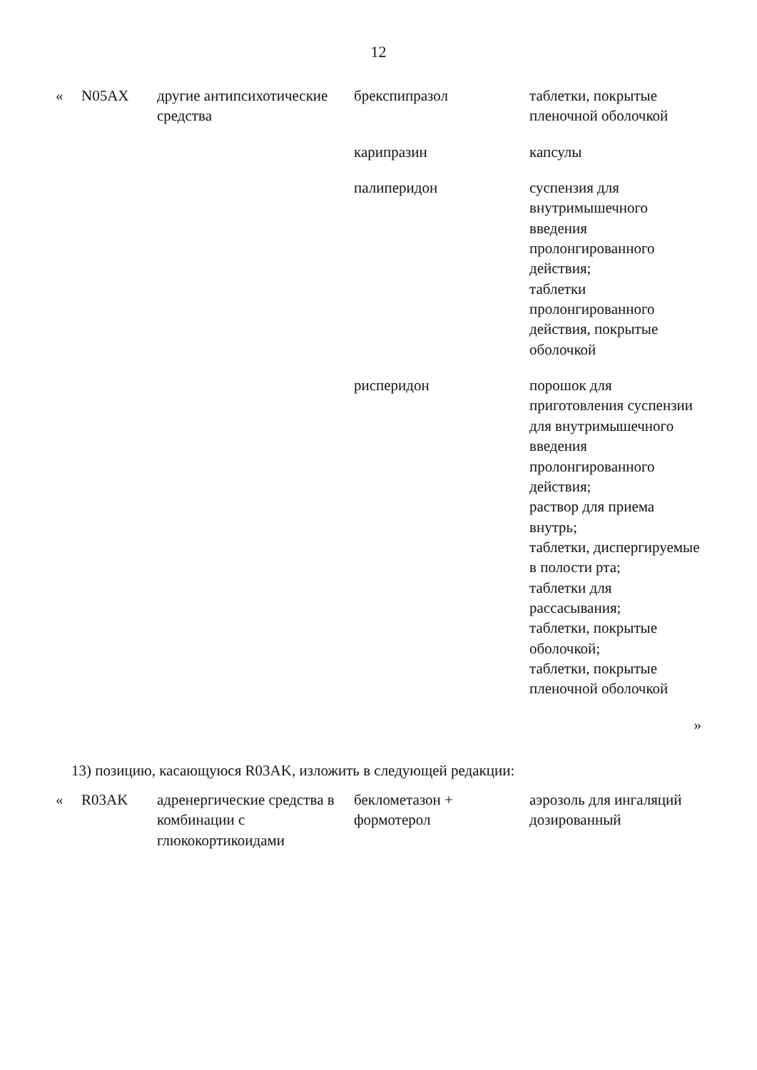12
| « | N05AX | другие антипсихотические средства | брекспипразол | таблетки, покрытые пленочной оболочкой |
| | | | карипразин | капсулы |
| | | | палиперидон | суспензия для внутримышечного введения пролонгированного действия; таблетки пролонгированного действия, покрытые оболочкой |
| | | | рисперидон | порошок для приготовления суспензии для внутримышечного введения пролонгированного действия; раствор для приема внутрь; таблетки, диспергируемые в полости рта; таблетки для рассасывания; таблетки, покрытые оболочкой; таблетки, покрытые пленочной оболочкой |
| | | | | » |
13) позицию, касающуюся R03AK, изложить в следующей редакции:
| « | R03AK | адренергические средства в комбинации с глюкокортикоидами | беклометазон + формотерол | аэрозоль для ингаляций дозированный |